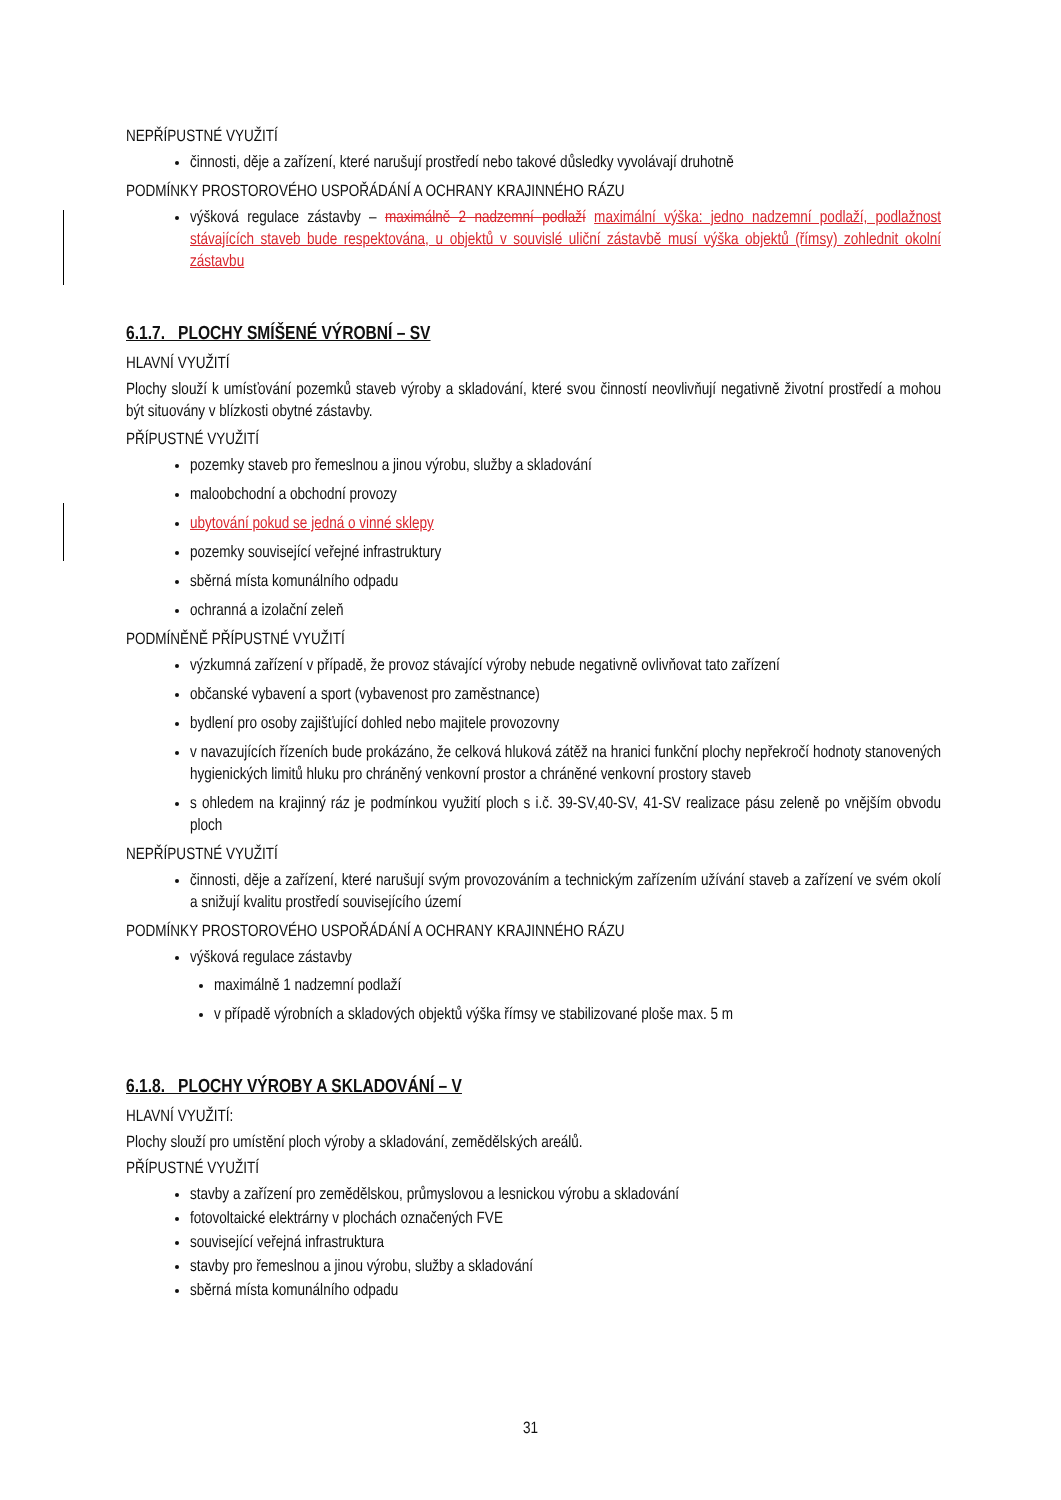NEPŘÍPUSTNÉ VYUŽITÍ
činnosti, děje a zařízení, které narušují prostředí nebo takové důsledky vyvolávají druhotně
PODMÍNKY PROSTOROVÉHO USPOŘÁDÁNÍ A OCHRANY KRAJINNÉHO RÁZU
výšková regulace zástavby – maximálně 2 nadzemní podlaží maximální výška: jedno nadzemní podlaží, podlažnost stávajících staveb bude respektována, u objektů v souvislé uliční zástavbě musí výška objektů (římsy) zohlednit okolní zástavbu
6.1.7. PLOCHY SMÍŠENÉ VÝROBNÍ – SV
HLAVNÍ VYUŽITÍ
Plochy slouží k umísťování pozemků staveb výroby a skladování, které svou činností neovlivňují negativně životní prostředí a mohou být situovány v blízkosti obytné zástavby.
PŘÍPUSTNÉ VYUŽITÍ
pozemky staveb pro řemeslnou a jinou výrobu, služby a skladování
maloobchodní a obchodní provozy
ubytování pokud se jedná o vinné sklepy
pozemky související veřejné infrastruktury
sběrná místa komunálního odpadu
ochranná a izolační zeleň
PODMÍNĚNĚ PŘÍPUSTNÉ VYUŽITÍ
výzkumná zařízení v případě, že provoz stávající výroby nebude negativně ovlivňovat tato zařízení
občanské vybavení a sport (vybavenost pro zaměstnance)
bydlení pro osoby zajišťující dohled nebo majitele provozovny
v navazujících řízeních bude prokázáno, že celková hluková zátěž na hranici funkční plochy nepřekročí hodnoty stanovených hygienických limitů hluku pro chráněný venkovní prostor a chráněné venkovní prostory staveb
s ohledem na krajinný ráz je podmínkou využití ploch s i.č. 39-SV,40-SV, 41-SV realizace pásu zeleně po vnějším obvodu ploch
NEPŘÍPUSTNÉ VYUŽITÍ
činnosti, děje a zařízení, které narušují svým provozováním a technickým zařízením užívání staveb a zařízení ve svém okolí a snižují kvalitu prostředí souvisejícího území
PODMÍNKY PROSTOROVÉHO USPOŘÁDÁNÍ A OCHRANY KRAJINNÉHO RÁZU
výšková regulace zástavby
maximálně 1 nadzemní podlaží
v případě výrobních a skladových objektů výška římsy ve stabilizované ploše max. 5 m
6.1.8. PLOCHY VÝROBY A SKLADOVÁNÍ – V
HLAVNÍ VYUŽITÍ:
Plochy slouží pro umístění ploch výroby a skladování, zemědělských areálů.
PŘÍPUSTNÉ VYUŽITÍ
stavby a zařízení pro zemědělskou, průmyslovou a lesnickou výrobu a skladování
fotovoltaické elektrárny v plochách označených FVE
související veřejná infrastruktura
stavby pro řemeslnou a jinou výrobu, služby a skladování
sběrná místa komunálního odpadu
31